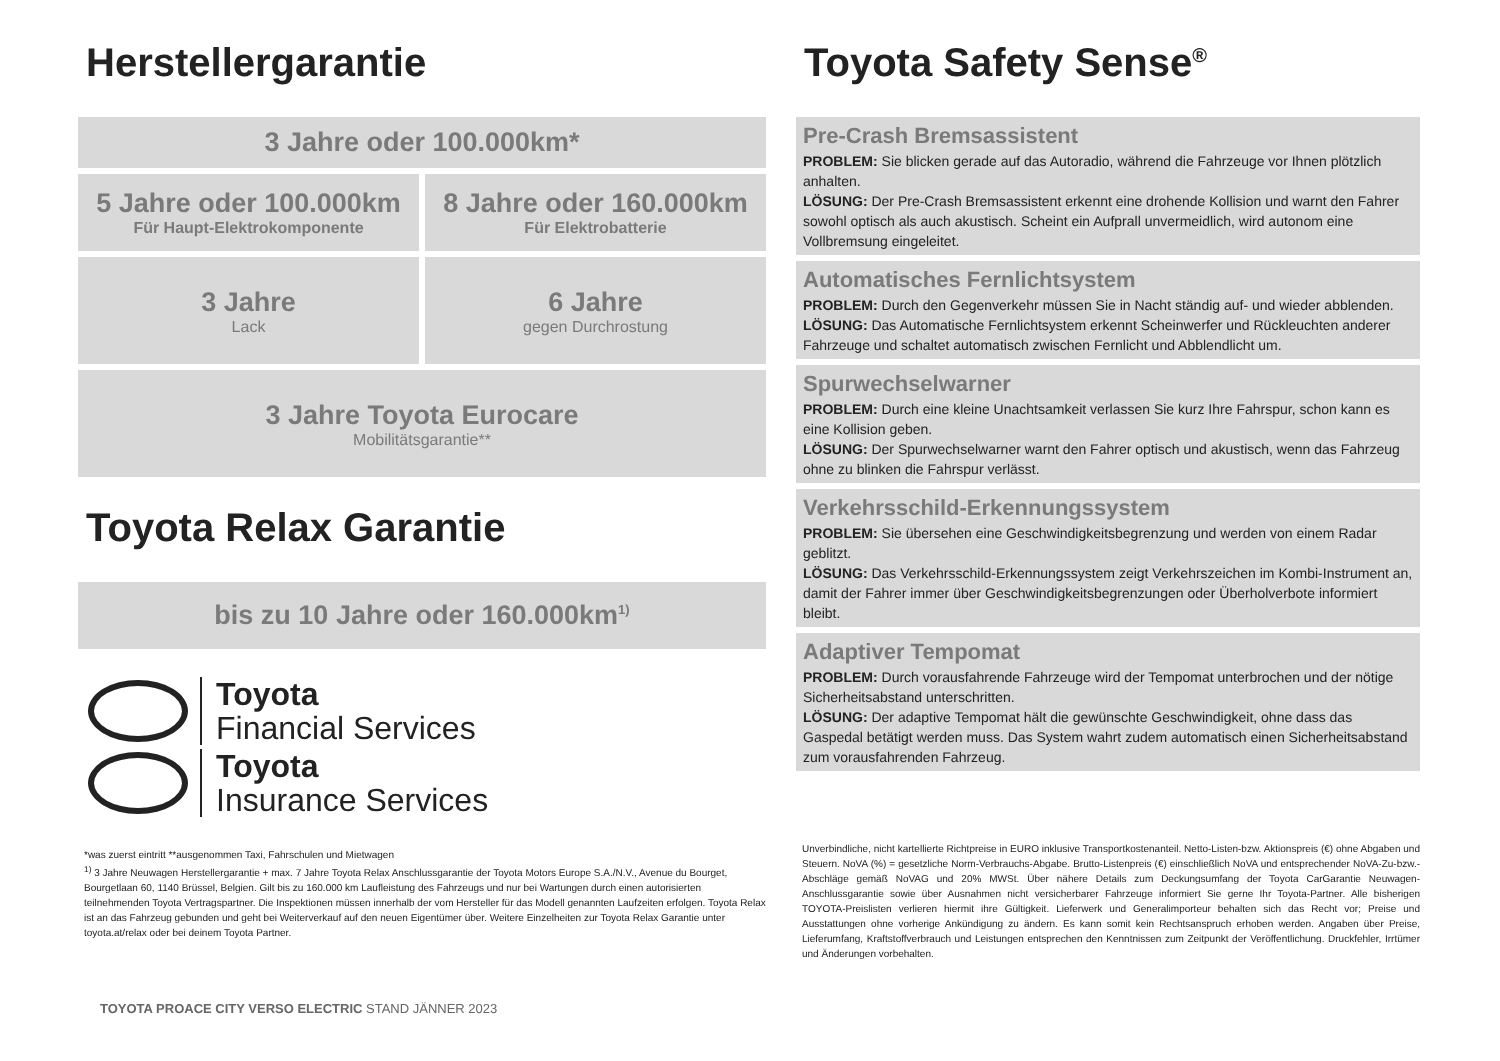Herstellergarantie
3 Jahre oder 100.000km*
5 Jahre oder 100.000km
Für Haupt-Elektrokomponente
8 Jahre oder 160.000km
Für Elektrobatterie
3 Jahre
Lack
6 Jahre
gegen Durchrostung
3 Jahre Toyota Eurocare
Mobilitätsgarantie**
Toyota Relax Garantie
bis zu 10 Jahre oder 160.000km<sup>1)</sup>
Toyota
Financial Services
Toyota
Insurance Services
*was zuerst eintritt **ausgenommen Taxi, Fahrschulen und Mietwagen
<sup>1)</sup> 3 Jahre Neuwagen Herstellergarantie + max. 7 Jahre Toyota Relax Anschlussgarantie der Toyota Motors Europe S.A./N.V., Avenue du Bourget, Bourgetlaan 60, 1140 Brüssel, Belgien. Gilt bis zu 160.000 km Laufleistung des Fahrzeugs und nur bei Wartungen durch einen autorisierten teilnehmenden Toyota Vertragspartner. Die Inspektionen müssen innerhalb der vom Hersteller für das Modell genannten Laufzeiten erfolgen. Toyota Relax ist an das Fahrzeug gebunden und geht bei Weiterverkauf auf den neuen Eigentümer über. Weitere Einzelheiten zur Toyota Relax Garantie unter toyota.at/relax oder bei deinem Toyota Partner.
Toyota Safety Sense<sup>®</sup>
Pre-Crash Bremsassistent
PROBLEM: Sie blicken gerade auf das Autoradio, während die Fahrzeuge vor Ihnen plötzlich anhalten.
LÖSUNG: Der Pre-Crash Bremsassistent erkennt eine drohende Kollision und warnt den Fahrer sowohl optisch als auch akustisch. Scheint ein Aufprall unvermeidlich, wird autonom eine Vollbremsung eingeleitet.
Automatisches Fernlichtsystem
PROBLEM: Durch den Gegenverkehr müssen Sie in Nacht ständig auf- und wieder abblenden.
LÖSUNG: Das Automatische Fernlichtsystem erkennt Scheinwerfer und Rückleuchten anderer Fahrzeuge und schaltet automatisch zwischen Fernlicht und Abblendlicht um.
Spurwechselwarner
PROBLEM: Durch eine kleine Unachtsamkeit verlassen Sie kurz Ihre Fahrspur, schon kann es eine Kollision geben.
LÖSUNG: Der Spurwechselwarner warnt den Fahrer optisch und akustisch, wenn das Fahrzeug ohne zu blinken die Fahrspur verlässt.
Verkehrsschild-Erkennungssystem
PROBLEM: Sie übersehen eine Geschwindigkeitsbegrenzung und werden von einem Radar geblitzt.
LÖSUNG: Das Verkehrsschild-Erkennungssystem zeigt Verkehrszeichen im Kombi-Instrument an, damit der Fahrer immer über Geschwindigkeitsbegrenzungen oder Überholverbote informiert bleibt.
Adaptiver Tempomat
PROBLEM: Durch vorausfahrende Fahrzeuge wird der Tempomat unterbrochen und der nötige Sicherheitsabstand unterschritten.
LÖSUNG: Der adaptive Tempomat hält die gewünschte Geschwindigkeit, ohne dass das Gaspedal betätigt werden muss. Das System wahrt zudem automatisch einen Sicherheitsabstand zum vorausfahrenden Fahrzeug.
Unverbindliche, nicht kartellierte Richtpreise in EURO inklusive Transportkostenanteil. Netto-Listen-bzw. Aktionspreis (€) ohne Abgaben und Steuern. NoVA (%) = gesetzliche Norm-Verbrauchs-Abgabe. Brutto-Listenpreis (€) einschließlich NoVA und entsprechender NoVA-Zu-bzw.-Abschläge gemäß NoVAG und 20% MWSt. Über nähere Details zum Deckungsumfang der Toyota CarGarantie Neuwagen-Anschlussgarantie sowie über Ausnahmen nicht versicherbarer Fahrzeuge informiert Sie gerne Ihr Toyota-Partner. Alle bisherigen TOYOTA-Preislisten verlieren hiermit ihre Gültigkeit. Lieferwerk und Generalimporteur behalten sich das Recht vor; Preise und Ausstattungen ohne vorherige Ankündigung zu ändern. Es kann somit kein Rechtsanspruch erhoben werden. Angaben über Preise, Lieferumfang, Kraftstoffverbrauch und Leistungen entsprechen den Kenntnissen zum Zeitpunkt der Veröffentlichung. Druckfehler, Irrtümer und Änderungen vorbehalten.
TOYOTA PROACE CITY VERSO ELECTRIC STAND JÄNNER 2023